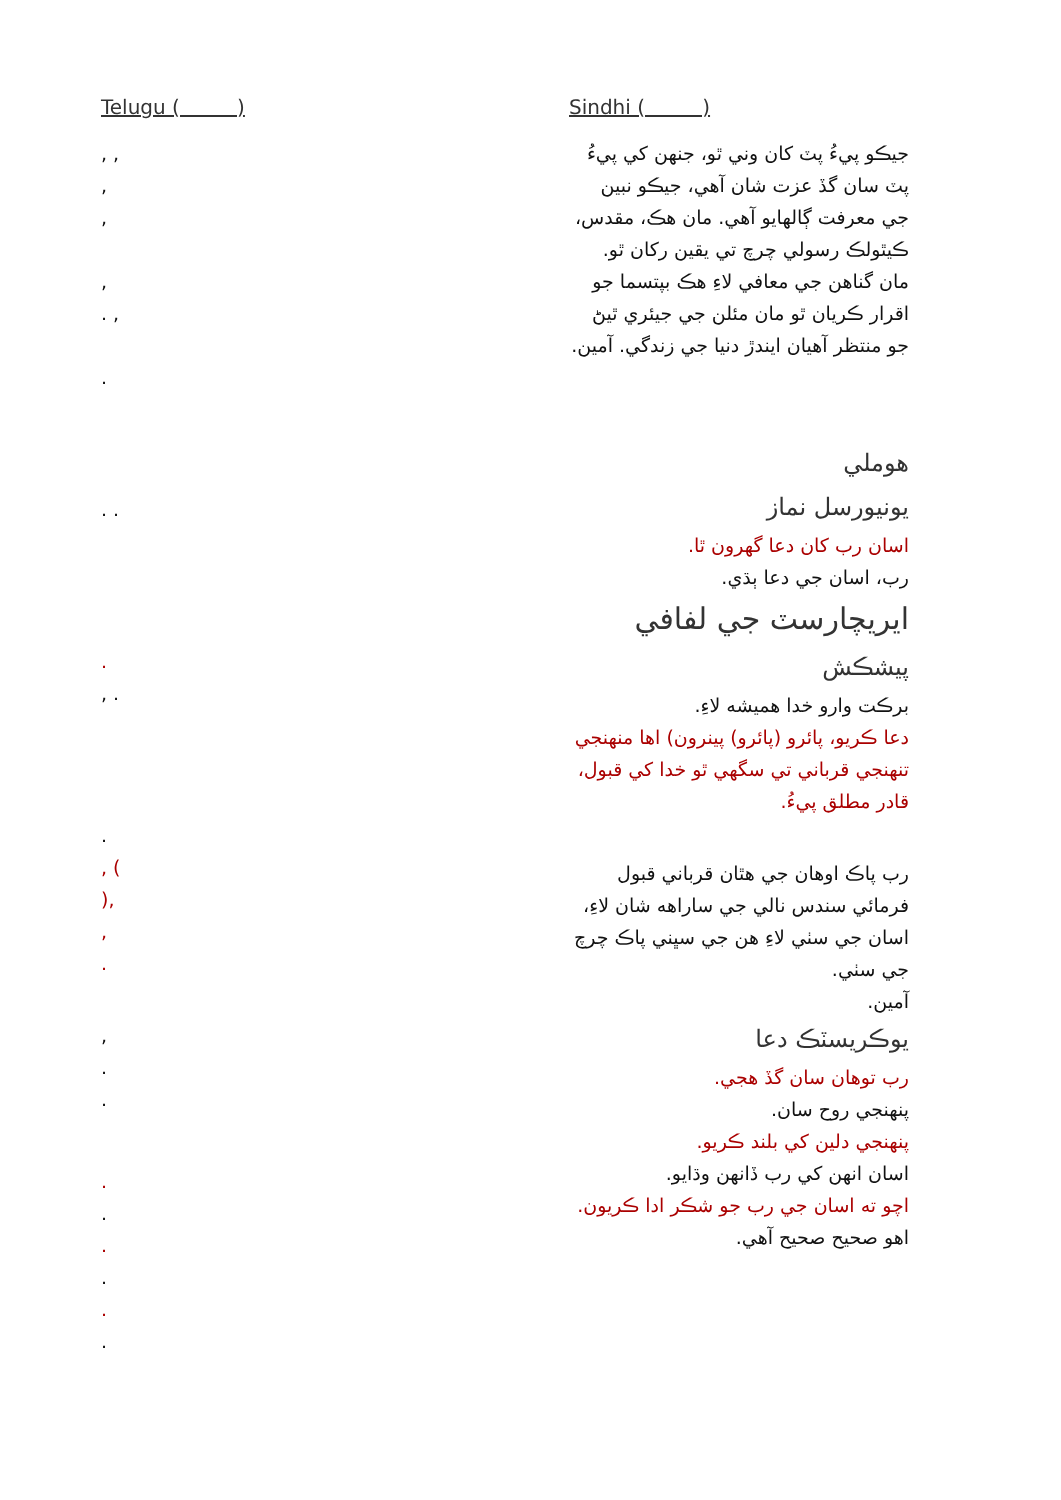Telugu ( )
, ,
,
,
,
. ,
.
. .
.
, .
.
, (
),
,
.
,
.
.
.
.
.
.
.
.
Sindhi ( )
جيڪو پيءُ پٽ کان وني ٿو، جنهن کي پيءُ پٽ سان گڏ عزت شان آهي، جيڪو نبين جي معرفت ڳالهايو آهي. مان هڪ، مقدس، ڪيٿولڪ رسولي چرچ تي يقين رکان ٿو. مان گناهن جي معافي لاءِ هڪ بپتسما جو اقرار ڪريان ٿو مان مئلن جي جيئري ٿيڻ جو منتظر آهيان ايندڙ دنيا جي زندگي. آمين.
هوملي
يونيورسل نماز
اسان رب کان دعا گهرون ٿا.
رب، اسان جي دعا ٻڌي.
ايريچارسٽ جي لفافي
پيشڪش
برڪت وارو خدا هميشه لاءِ.
دعا ڪريو، پائرو (پائرو) پينرون) اها منهنجي تنهنجي قرباني تي سگهي ٿو خدا کي قبول، قادر مطلق پيءُ.
رب پاڪ اوهان جي هٿان قرباني قبول فرمائي سندس نالي جي ساراهه شان لاءِ، اسان جي سٺي لاءِ هن جي سڀني پاڪ چرچ جي سٺي.
آمين.
يوڪريسٽڪ دعا
رب توهان سان گڏ هجي.
پنهنجي روح سان.
پنهنجي دلين کي بلند ڪريو.
اسان انهن کي رب ڏانهن وڌايو.
اچو ته اسان جي رب جو شڪر ادا ڪريون.
اهو صحيح صحيح آهي.